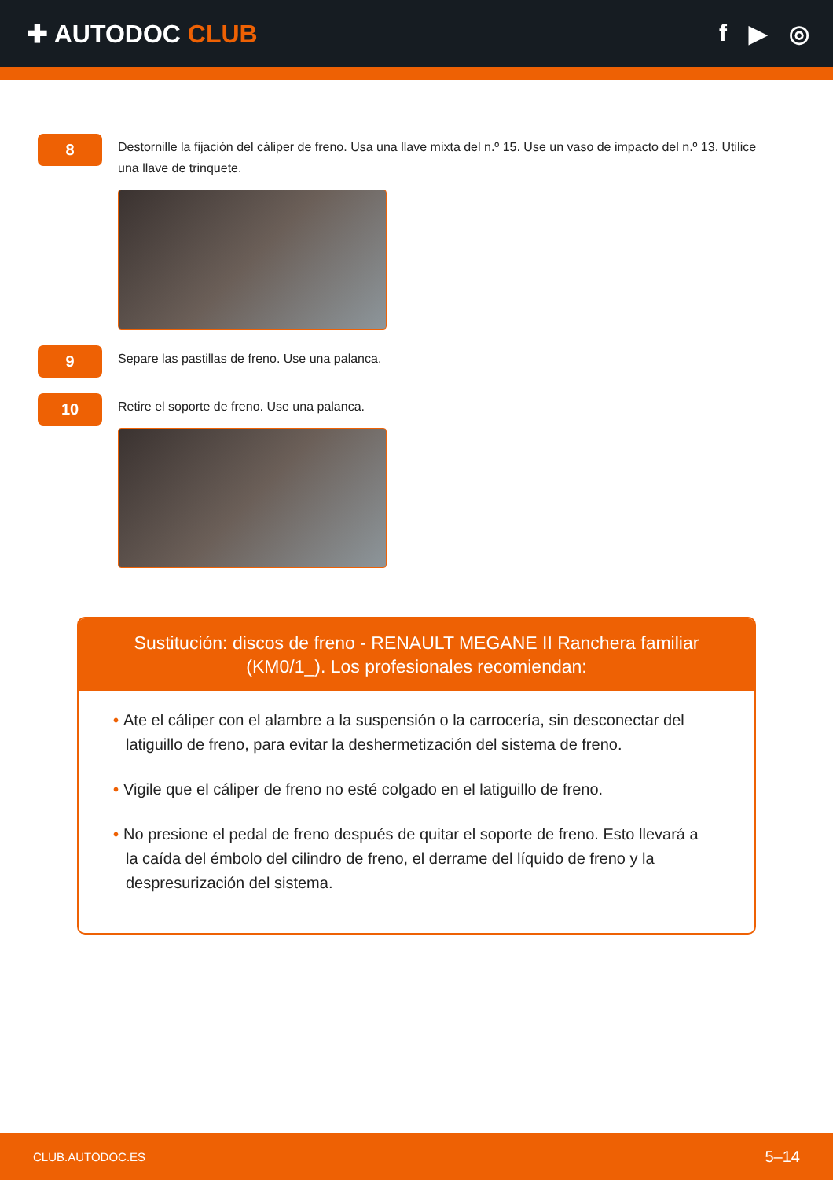✚ AUTODOC CLUB f ▶ ◎
8
Destornille la fijación del cáliper de freno. Usa una llave mixta del n.º 15. Use un vaso de impacto del n.º 13. Utilice una llave de trinquete.
9
Separe las pastillas de freno. Use una palanca.
10
Retire el soporte de freno. Use una palanca.
Sustitución: discos de freno - RENAULT MEGANE II Ranchera familiar (KM0/1_). Los profesionales recomiendan:
• Ate el cáliper con el alambre a la suspensión o la carrocería, sin desconectar del latiguillo de freno, para evitar la deshermetización del sistema de freno.
• Vigile que el cáliper de freno no esté colgado en el latiguillo de freno.
• No presione el pedal de freno después de quitar el soporte de freno. Esto llevará a la caída del émbolo del cilindro de freno, el derrame del líquido de freno y la despresurización del sistema.
CLUB.AUTODOC.ES 5–14